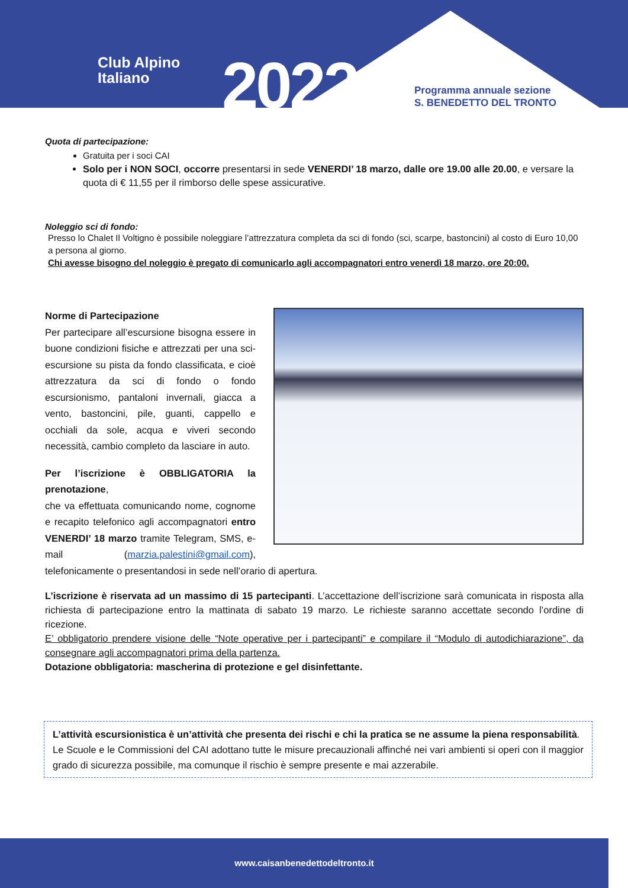Club Alpino
Italiano
2022
Programma annuale sezione
S. BENEDETTO DEL TRONTO
Quota di partecipazione:
Gratuita per i soci CAI
Solo per i NON SOCI, occorre presentarsi in sede VENERDI’ 18 marzo, dalle ore 19.00 alle 20.00, e versare la quota di € 11,55 per il rimborso delle spese assicurative.
Noleggio sci di fondo:
Presso lo Chalet Il Voltigno è possibile noleggiare l’attrezzatura completa da sci di fondo (sci, scarpe, bastoncini) al costo di Euro 10,00 a persona al giorno.
Chi avesse bisogno del noleggio è pregato di comunicarlo agli accompagnatori entro venerdì 18 marzo, ore 20:00.
Norme di Partecipazione
Per partecipare all’escursione bisogna essere in buone condizioni fisiche e attrezzati per una sci-escursione su pista da fondo classificata, e cioè attrezzatura da sci di fondo o fondo escursionismo, pantaloni invernali, giacca a vento, bastoncini, pile, guanti, cappello e occhiali da sole, acqua e viveri secondo necessità, cambio completo da lasciare in auto.
Per l’iscrizione è OBBLIGATORIA la prenotazione,
che va effettuata comunicando nome, cognome e recapito telefonico agli accompagnatori entro VENERDI’ 18 marzo tramite Telegram, SMS, e-mail (marzia.palestini@gmail.com), telefonicamente o presentandosi in sede nell’orario di apertura.
L’iscrizione è riservata ad un massimo di 15 partecipanti. L’accettazione dell’iscrizione sarà comunicata in risposta alla richiesta di partecipazione entro la mattinata di sabato 19 marzo. Le richieste saranno accettate secondo l’ordine di ricezione.
E’ obbligatorio prendere visione delle “Note operative per i partecipanti” e compilare il “Modulo di autodichiarazione”, da consegnare agli accompagnatori prima della partenza.
Dotazione obbligatoria: mascherina di protezione e gel disinfettante.
L’attività escursionistica è un’attività che presenta dei rischi e chi la pratica se ne assume la piena responsabilità.
Le Scuole e le Commissioni del CAI adottano tutte le misure precauzionali affinché nei vari ambienti si operi con il maggior grado di sicurezza possibile, ma comunque il rischio è sempre presente e mai azzerabile.
www.caisanbenedettodeltronto.it